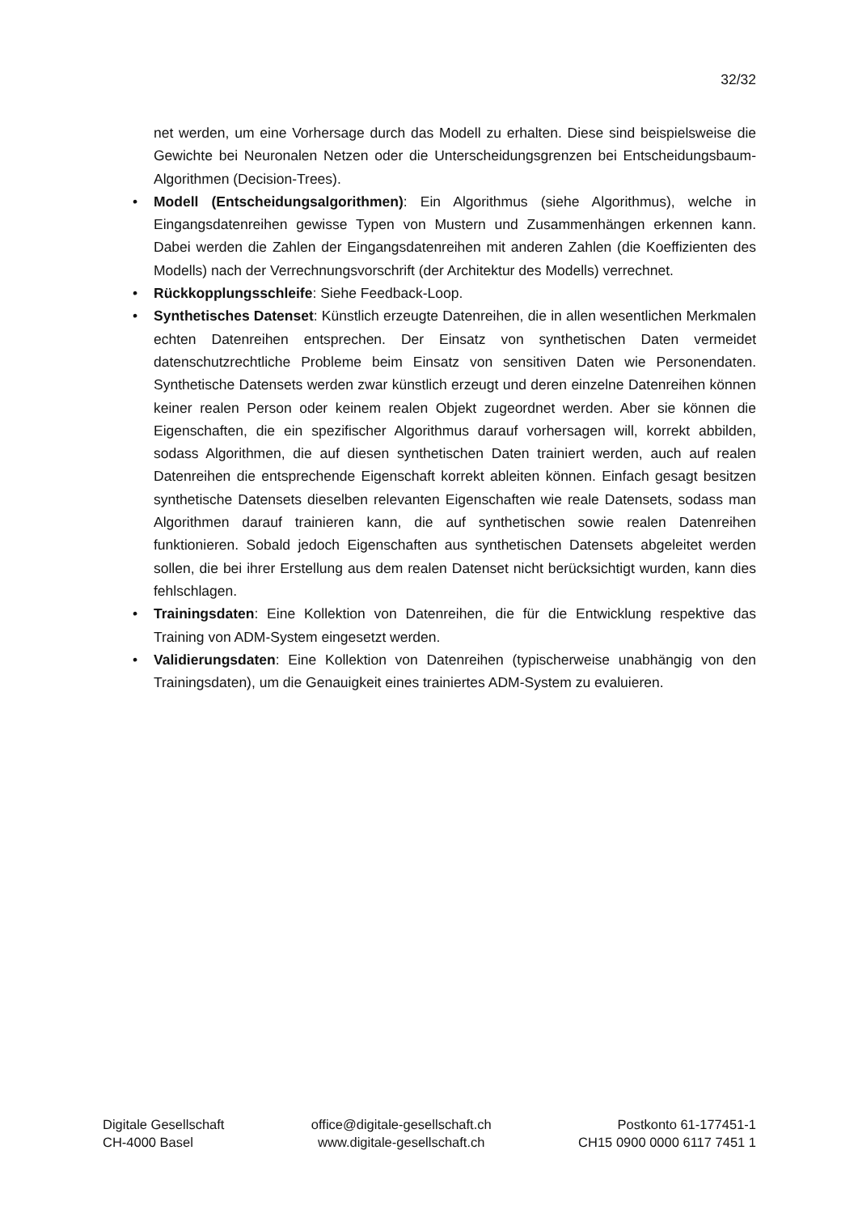32/32
net werden, um eine Vorhersage durch das Modell zu erhalten. Diese sind beispielsweise die Gewichte bei Neuronalen Netzen oder die Unterscheidungsgrenzen bei Entscheidungsbaum-Algorithmen (Decision-Trees).
• Modell (Entscheidungsalgorithmen): Ein Algorithmus (siehe Algorithmus), welche in Eingangsdatenreihen gewisse Typen von Mustern und Zusammenhängen erkennen kann. Dabei werden die Zahlen der Eingangsdatenreihen mit anderen Zahlen (die Koeffizienten des Modells) nach der Verrechnungsvorschrift (der Architektur des Modells) verrechnet.
• Rückkopplungsschleife: Siehe Feedback-Loop.
• Synthetisches Datenset: Künstlich erzeugte Datenreihen, die in allen wesentlichen Merkmalen echten Datenreihen entsprechen. Der Einsatz von synthetischen Daten vermeidet datenschutzrechtliche Probleme beim Einsatz von sensitiven Daten wie Personendaten. Synthetische Datensets werden zwar künstlich erzeugt und deren einzelne Datenreihen können keiner realen Person oder keinem realen Objekt zugeordnet werden. Aber sie können die Eigenschaften, die ein spezifischer Algorithmus darauf vorhersagen will, korrekt abbilden, sodass Algorithmen, die auf diesen synthetischen Daten trainiert werden, auch auf realen Datenreihen die entsprechende Eigenschaft korrekt ableiten können. Einfach gesagt besitzen synthetische Datensets dieselben relevanten Eigenschaften wie reale Datensets, sodass man Algorithmen darauf trainieren kann, die auf synthetischen sowie realen Datenreihen funktionieren. Sobald jedoch Eigenschaften aus synthetischen Datensets abgeleitet werden sollen, die bei ihrer Erstellung aus dem realen Datenset nicht berücksichtigt wurden, kann dies fehlschlagen.
• Trainingsdaten: Eine Kollektion von Datenreihen, die für die Entwicklung respektive das Training von ADM-System eingesetzt werden.
• Validierungsdaten: Eine Kollektion von Datenreihen (typischerweise unabhängig von den Trainingsdaten), um die Genauigkeit eines trainiertes ADM-System zu evaluieren.
Digitale Gesellschaft
CH-4000 Basel
office@digitale-gesellschaft.ch
www.digitale-gesellschaft.ch
Postkonto 61-177451-1
CH15 0900 0000 6117 7451 1